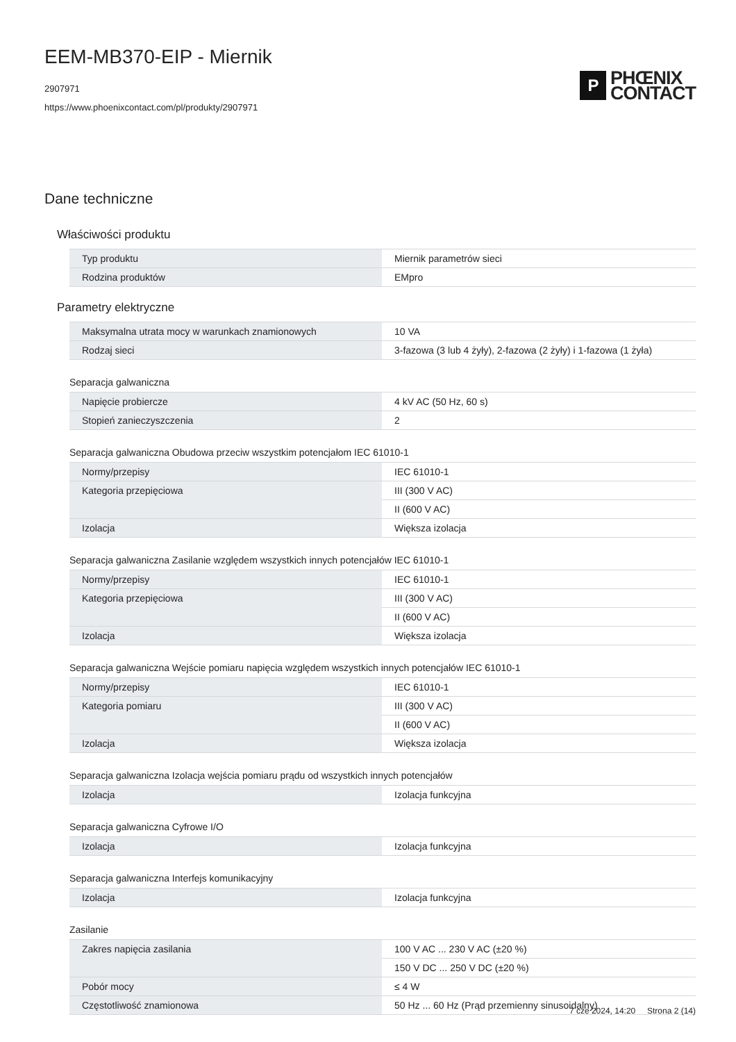EEM-MB370-EIP - Miernik
2907971
https://www.phoenixcontact.com/pl/produkty/2907971
P
PHŒNIX
CONTACT
Dane techniczne
Właściwości produktu
| Typ produktu | Miernik parametrów sieci |
| Rodzina produktów | EMpro |
Parametry elektryczne
| Maksymalna utrata mocy w warunkach znamionowych | 10 VA |
| Rodzaj sieci | 3-fazowa (3 lub 4 żyły), 2-fazowa (2 żyły) i 1-fazowa (1 żyła) |
Separacja galwaniczna
| Napięcie probiercze | 4 kV AC (50 Hz, 60 s) |
| Stopień zanieczyszczenia | 2 |
Separacja galwaniczna Obudowa przeciw wszystkim potencjałom IEC 61010-1
| Normy/przepisy | IEC 61010-1 |
| Kategoria przepięciowa | III (300 V AC) |
| | II (600 V AC) |
| Izolacja | Większa izolacja |
Separacja galwaniczna Zasilanie względem wszystkich innych potencjałów IEC 61010-1
| Normy/przepisy | IEC 61010-1 |
| Kategoria przepięciowa | III (300 V AC) |
| | II (600 V AC) |
| Izolacja | Większa izolacja |
Separacja galwaniczna Wejście pomiaru napięcia względem wszystkich innych potencjałów IEC 61010-1
| Normy/przepisy | IEC 61010-1 |
| Kategoria pomiaru | III (300 V AC) |
| | II (600 V AC) |
| Izolacja | Większa izolacja |
Separacja galwaniczna Izolacja wejścia pomiaru prądu od wszystkich innych potencjałów
| Izolacja | Izolacja funkcyjna |
Separacja galwaniczna Cyfrowe I/O
| Izolacja | Izolacja funkcyjna |
Separacja galwaniczna Interfejs komunikacyjny
| Izolacja | Izolacja funkcyjna |
Zasilanie
| Zakres napięcia zasilania | 100 V AC ... 230 V AC (±20 %) |
| | 150 V DC ... 250 V DC (±20 %) |
| Pobór mocy | ≤ 4 W |
| Częstotliwość znamionowa | 50 Hz ... 60 Hz (Prąd przemienny sinusoidalny) |
7 cze 2024, 14:20 Strona 2 (14)